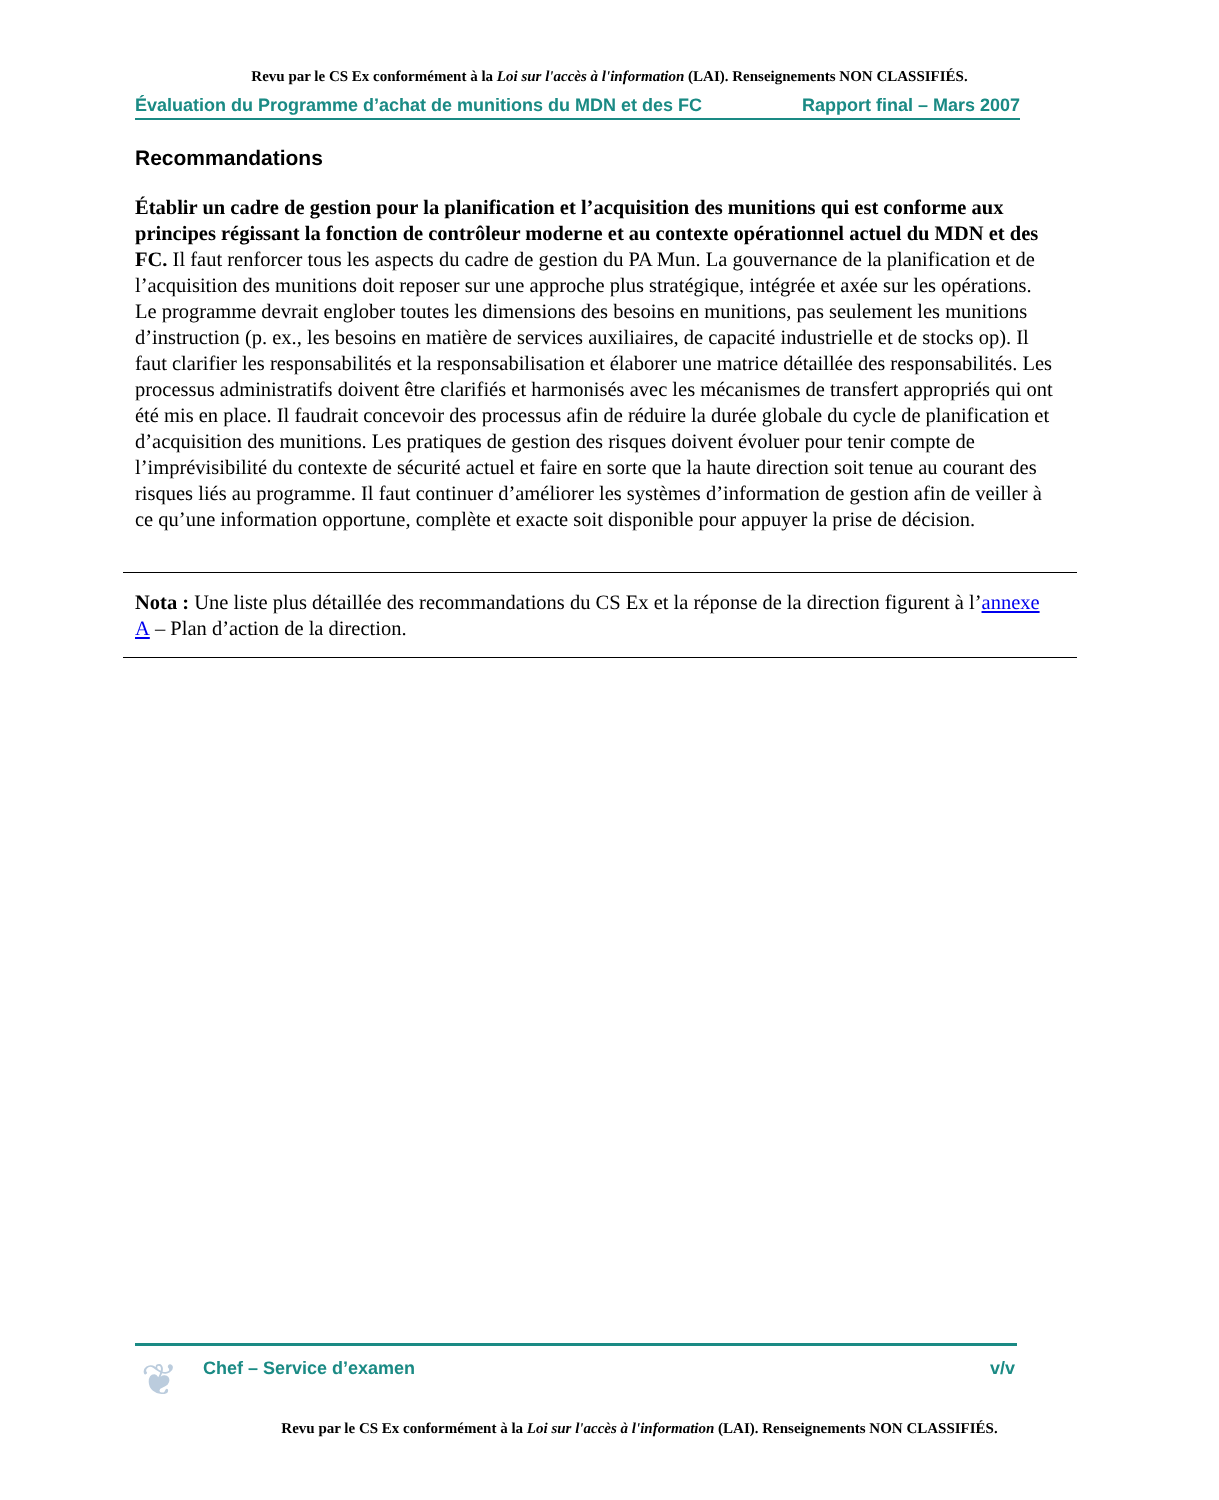Revu par le CS Ex conformément à la Loi sur l'accès à l'information (LAI). Renseignements NON CLASSIFIÉS.
Évaluation du Programme d’achat de munitions du MDN et des FC Rapport final – Mars 2007
Recommandations
Établir un cadre de gestion pour la planification et l’acquisition des munitions qui est conforme aux principes régissant la fonction de contrôleur moderne et au contexte opérationnel actuel du MDN et des FC. Il faut renforcer tous les aspects du cadre de gestion du PA Mun. La gouvernance de la planification et de l’acquisition des munitions doit reposer sur une approche plus stratégique, intégrée et axée sur les opérations. Le programme devrait englober toutes les dimensions des besoins en munitions, pas seulement les munitions d’instruction (p. ex., les besoins en matière de services auxiliaires, de capacité industrielle et de stocks op). Il faut clarifier les responsabilités et la responsabilisation et élaborer une matrice détaillée des responsabilités. Les processus administratifs doivent être clarifiés et harmonisés avec les mécanismes de transfert appropriés qui ont été mis en place. Il faudrait concevoir des processus afin de réduire la durée globale du cycle de planification et d’acquisition des munitions. Les pratiques de gestion des risques doivent évoluer pour tenir compte de l’imprévisibilité du contexte de sécurité actuel et faire en sorte que la haute direction soit tenue au courant des risques liés au programme. Il faut continuer d’améliorer les systèmes d’information de gestion afin de veiller à ce qu’une information opportune, complète et exacte soit disponible pour appuyer la prise de décision.
Nota : Une liste plus détaillée des recommandations du CS Ex et la réponse de la direction figurent à l’annexe A – Plan d’action de la direction.
❦
Chef – Service d’examen v/v
Revu par le CS Ex conformément à la Loi sur l'accès à l'information (LAI). Renseignements NON CLASSIFIÉS.